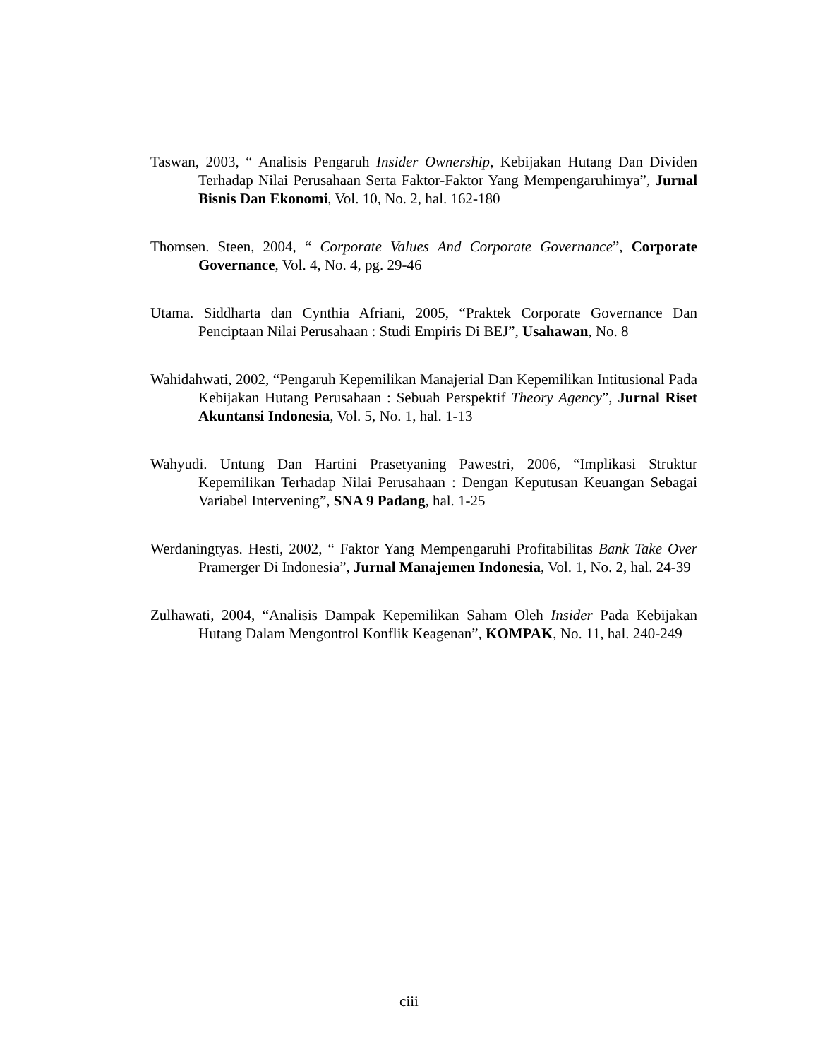Taswan, 2003, “ Analisis Pengaruh Insider Ownership, Kebijakan Hutang Dan Dividen Terhadap Nilai Perusahaan Serta Faktor-Faktor Yang Mempengaruhimya”, Jurnal Bisnis Dan Ekonomi, Vol. 10, No. 2, hal. 162-180
Thomsen. Steen, 2004, “ Corporate Values And Corporate Governance”, Corporate Governance, Vol. 4, No. 4, pg. 29-46
Utama. Siddharta dan Cynthia Afriani, 2005, “Praktek Corporate Governance Dan Penciptaan Nilai Perusahaan : Studi Empiris Di BEJ”, Usahawan, No. 8
Wahidahwati, 2002, “Pengaruh Kepemilikan Manajerial Dan Kepemilikan Intitusional Pada Kebijakan Hutang Perusahaan : Sebuah Perspektif Theory Agency”, Jurnal Riset Akuntansi Indonesia, Vol. 5, No. 1, hal. 1-13
Wahyudi. Untung Dan Hartini Prasetyaning Pawestri, 2006, “Implikasi Struktur Kepemilikan Terhadap Nilai Perusahaan : Dengan Keputusan Keuangan Sebagai Variabel Intervening”, SNA 9 Padang, hal. 1-25
Werdaningtyas. Hesti, 2002, “ Faktor Yang Mempengaruhi Profitabilitas Bank Take Over Pramerger Di Indonesia”, Jurnal Manajemen Indonesia, Vol. 1, No. 2, hal. 24-39
Zulhawati, 2004, “Analisis Dampak Kepemilikan Saham Oleh Insider Pada Kebijakan Hutang Dalam Mengontrol Konflik Keagenan”, KOMPAK, No. 11, hal. 240-249
ciii